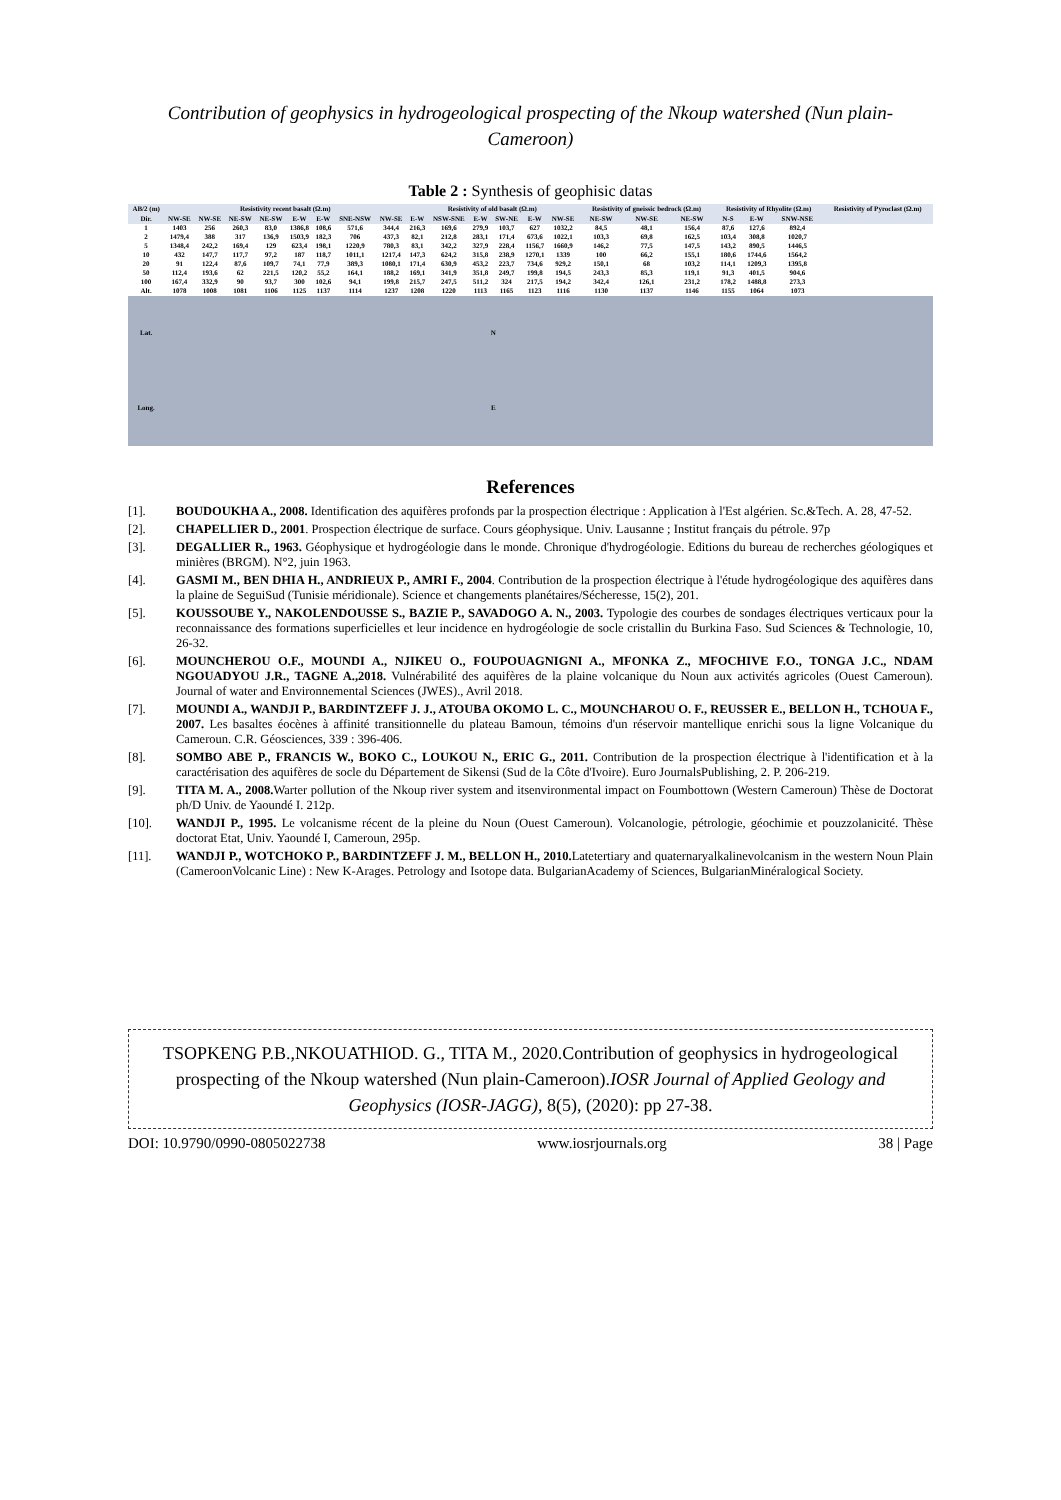Contribution of geophysics in hydrogeological prospecting of the Nkoup watershed (Nun plain-Cameroon)
Table 2 : Synthesis of geophisic datas
| AB/2 (m) | Resistivity recent basalt (Ω.m) | | | | | | | | Resistivity of old basalt (Ω.m) | | | | | | Resistivity of gneissic bedrock (Ω.m) | | | Resistivity of Rhyolite (Ω.m) | | | Resistivity of Pyroclast (Ω.m) |
| --- | --- | --- | --- | --- | --- | --- | --- | --- | --- | --- | --- | --- | --- | --- | --- | --- | --- | --- | --- | --- | --- |
| Dir. | NW-SE | NW-SE | NE-SW | NE-SW | E-W | E-W | SNE-NSW | NW-SE | E-W | NSW-SNE | E-W | SW-NE | E-W | NW-SE | NE-SW | NW-SE | NE-SW | N-S | E-W | SNW-NSE | |
| 1 | 1403 | 256 | 260,3 | 83,0 | 1386,8 | 108,6 | 571,6 | 344,4 | 216,3 | 169,6 | 279,9 | 103,7 | 627 | 1032,2 | 84,5 | 48,1 | 156,4 | 87,6 | 127,6 | 892,4 | |
| 2 | 1479,4 | 388 | 317 | 136,9 | 1503,9 | 182,3 | 706 | 437,3 | 82,1 | 212,8 | 283,1 | 171,4 | 673,6 | 1022,1 | 103,3 | 69,8 | 162,5 | 103,4 | 308,8 | 1020,7 | |
| 5 | 1348,4 | 242,2 | 169,4 | 129 | 623,4 | 198,1 | 1220,9 | 780,3 | 83,1 | 342,2 | 327,9 | 228,4 | 1156,7 | 1660,9 | 146,2 | 77,5 | 147,5 | 143,2 | 890,5 | 1446,5 | |
| 10 | 432 | 147,7 | 117,7 | 97,2 | 187 | 118,7 | 1011,1 | 1217,4 | 147,3 | 624,2 | 315,8 | 238,9 | 1270,1 | 1339 | 100 | 66,2 | 155,1 | 180,6 | 1744,6 | 1564,2 | |
| 20 | 91 | 122,4 | 87,6 | 109,7 | 74,1 | 77,9 | 389,3 | 1080,1 | 171,4 | 630,9 | 453,2 | 223,7 | 734,6 | 929,2 | 150,1 | 68 | 103,2 | 114,1 | 1209,3 | 1395,8 | |
| 50 | 112,4 | 193,6 | 62 | 221,5 | 120,2 | 55,2 | 164,1 | 188,2 | 169,1 | 341,9 | 351,8 | 249,7 | 199,8 | 194,5 | 243,3 | 85,3 | 119,1 | 91,3 | 401,5 | 904,6 | |
| 100 | 167,4 | 332,9 | 90 | 93,7 | 300 | 102,6 | 94,1 | 199,8 | 215,7 | 247,5 | 511,2 | 324 | 217,5 | 194,2 | 342,4 | 126,1 | 231,2 | 178,2 | 1488,8 | 273,3 | |
| Alt. | 1078 | 1008 | 1081 | 1106 | 1125 | 1137 | 1114 | 1237 | 1208 | 1220 | 1113 | 1165 | 1123 | 1116 | 1130 | 1137 | 1146 | 1155 | 1064 | 1073 | |
| Lat. | N | | | | | | | | | | | | | | | | | | | | |
| Long. | E | | | | | | | | | | | | | | | | | | | | |
References
[1]. BOUDOUKHA A., 2008. Identification des aquifères profonds par la prospection électrique : Application à l'Est algérien. Sc.&Tech. A. 28, 47-52.
[2]. CHAPELLIER D., 2001. Prospection électrique de surface. Cours géophysique. Univ. Lausanne ; Institut français du pétrole. 97p
[3]. DEGALLIER R., 1963. Géophysique et hydrogéologie dans le monde. Chronique d'hydrogéologie. Editions du bureau de recherches géologiques et minières (BRGM). N°2, juin 1963.
[4]. GASMI M., BEN DHIA H., ANDRIEUX P., AMRI F., 2004. Contribution de la prospection électrique à l'étude hydrogéologique des aquifères dans la plaine de SeguiSud (Tunisie méridionale). Science et changements planétaires/Sécheresse, 15(2), 201.
[5]. KOUSSOUBE Y., NAKOLENDOUSSE S., BAZIE P., SAVADOGO A. N., 2003. Typologie des courbes de sondages électriques verticaux pour la reconnaissance des formations superficielles et leur incidence en hydrogéologie de socle cristallin du Burkina Faso. Sud Sciences & Technologie, 10, 26-32.
[6]. MOUNCHEROU O.F., MOUNDI A., NJIKEU O., FOUPOUAGNIGNI A., MFONKA Z., MFOCHIVE F.O., TONGA J.C., NDAM NGOUADYOU J.R., TAGNE A.,2018. Vulnérabilité des aquifères de la plaine volcanique du Noun aux activités agricoles (Ouest Cameroun). Journal of water and Environnemental Sciences (JWES)., Avril 2018.
[7]. MOUNDI A., WANDJI P., BARDINTZEFF J. J., ATOUBA OKOMO L. C., MOUNCHAROU O. F., REUSSER E., BELLON H., TCHOUA F., 2007. Les basaltes éocènes à affinité transitionnelle du plateau Bamoun, témoins d'un réservoir mantellique enrichi sous la ligne Volcanique du Cameroun. C.R. Géosciences, 339 : 396-406.
[8]. SOMBO ABE P., FRANCIS W., BOKO C., LOUKOU N., ERIC G., 2011. Contribution de la prospection électrique à l'identification et à la caractérisation des aquifères de socle du Département de Sikensi (Sud de la Côte d'Ivoire). Euro JournalsPublishing, 2. P. 206-219.
[9]. TITA M. A., 2008. Warter pollution of the Nkoup river system and itsenvironmental impact on Foumbottown (Western Cameroun) Thèse de Doctorat ph/D Univ. de Yaoundé I. 212p.
[10]. WANDJI P., 1995. Le volcanisme récent de la pleine du Noun (Ouest Cameroun). Volcanologie, pétrologie, géochimie et pouzzolanicité. Thèse doctorat Etat, Univ. Yaoundé I, Cameroun, 295p.
[11]. WANDJI P., WOTCHOKO P., BARDINTZEFF J. M., BELLON H., 2010. Latetertiary and quaternaryalkalinevolcanism in the western Noun Plain (CameroonVolcanic Line) : New K-Arages. Petrology and Isotope data. BulgarianAcademy of Sciences, BulgarianMinéralogical Society.
TSOPKENG P.B.,NKOUATHIOD. G., TITA M., 2020.Contribution of geophysics in hydrogeological prospecting of the Nkoup watershed (Nun plain-Cameroon).IOSR Journal of Applied Geology and Geophysics (IOSR-JAGG), 8(5), (2020): pp 27-38.
DOI: 10.9790/0990-0805022738 www.iosrjournals.org 38 | Page